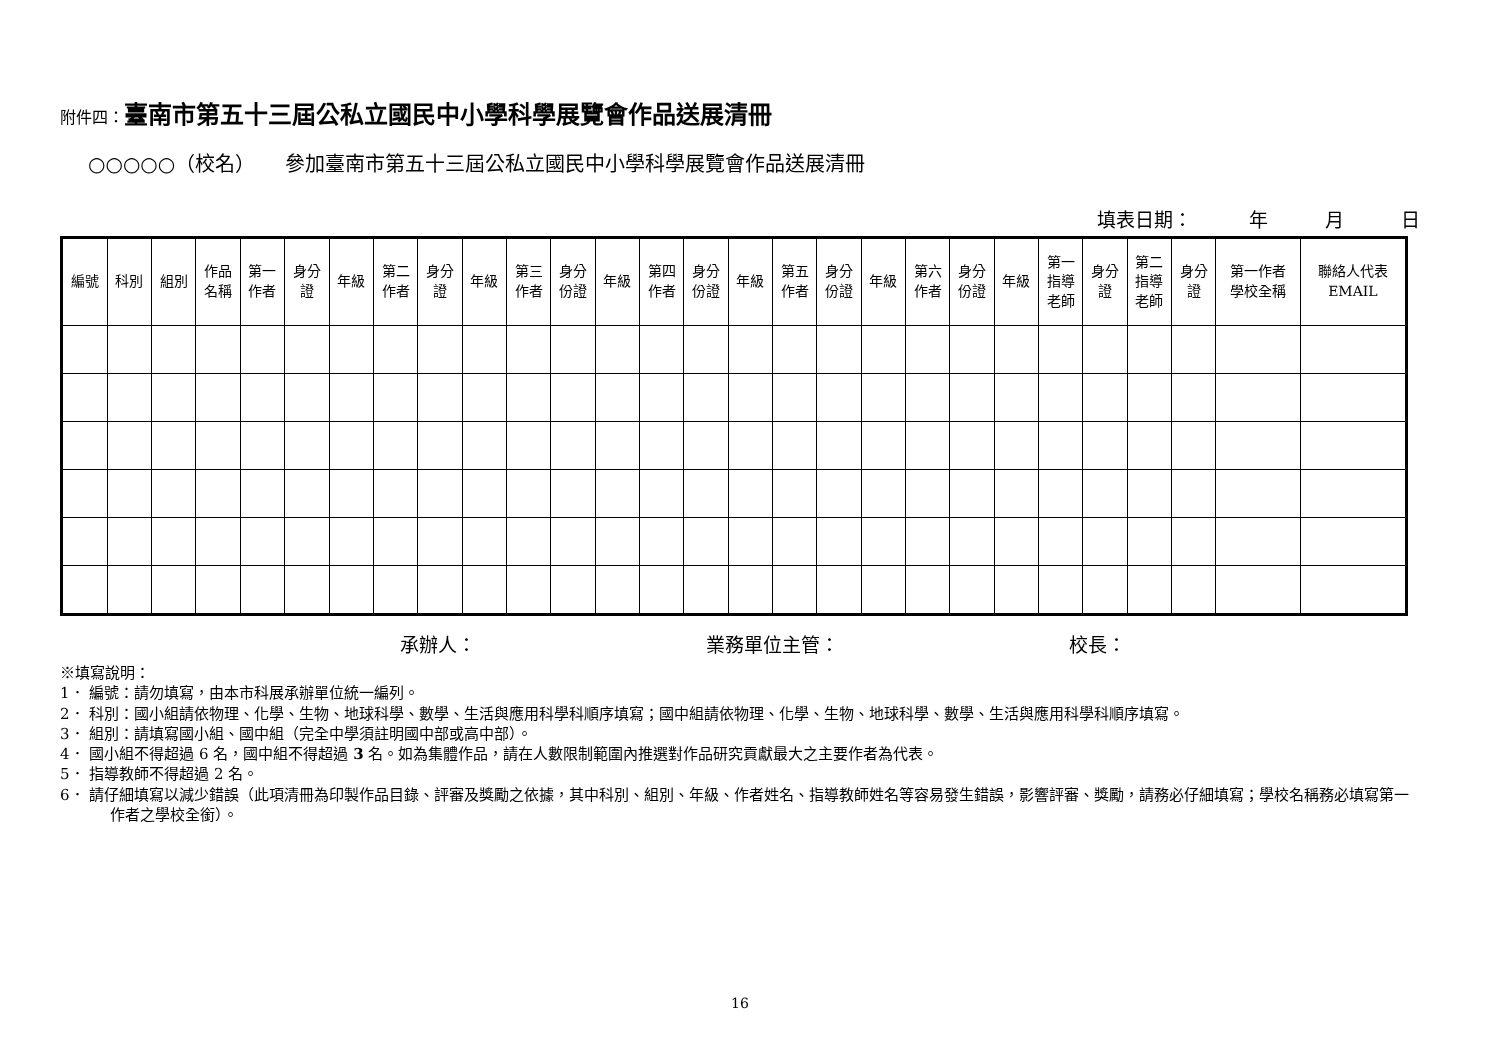附件四：臺南市第五十三屆公私立國民中小學科學展覽會作品送展清冊
○○○○○（校名）　　參加臺南市第五十三屆公私立國民中小學科學展覽會作品送展清冊
填表日期：　　　年　　　月　　　日
| 編號 | 科別 | 組別 | 作品 名稱 | 第一 作者 | 身分 證 | 年級 | 第二 作者 | 身分 證 | 年級 | 第三 作者 | 身分 份證 | 年級 | 第四 作者 | 身分 份證 | 年級 | 第五 作者 | 身分 份證 | 年級 | 第六 作者 | 身分 份證 | 年級 | 第一 指導 老師 | 身分 證 | 第二 指導 老師 | 身分 證 | 第一作者 學校全稱 | 聯絡人代表 EMAIL |
| --- | --- | --- | --- | --- | --- | --- | --- | --- | --- | --- | --- | --- | --- | --- | --- | --- | --- | --- | --- | --- | --- | --- | --- | --- | --- | --- | --- |
承辦人： 業務單位主管： 校長：
※填寫說明：
1． 編號：請勿填寫，由本市科展承辦單位統一編列。
2． 科別：國小組請依物理、化學、生物、地球科學、數學、生活與應用科學科順序填寫；國中組請依物理、化學、生物、地球科學、數學、生活與應用科學科順序填寫。
3． 組別：請填寫國小組、國中組（完全中學須註明國中部或高中部）。
4． 國小組不得超過 6 名，國中組不得超過 3 名。如為集體作品，請在人數限制範圍內推選對作品研究貢獻最大之主要作者為代表。
5． 指導教師不得超過 2 名。
6． 請仔細填寫以減少錯誤（此項清冊為印製作品目錄、評審及獎勵之依據，其中科別、組別、年級、作者姓名、指導教師姓名等容易發生錯誤，影響評審、獎勵，請務必仔細填寫；學校名稱務必填寫第一作者之學校全銜）。
16